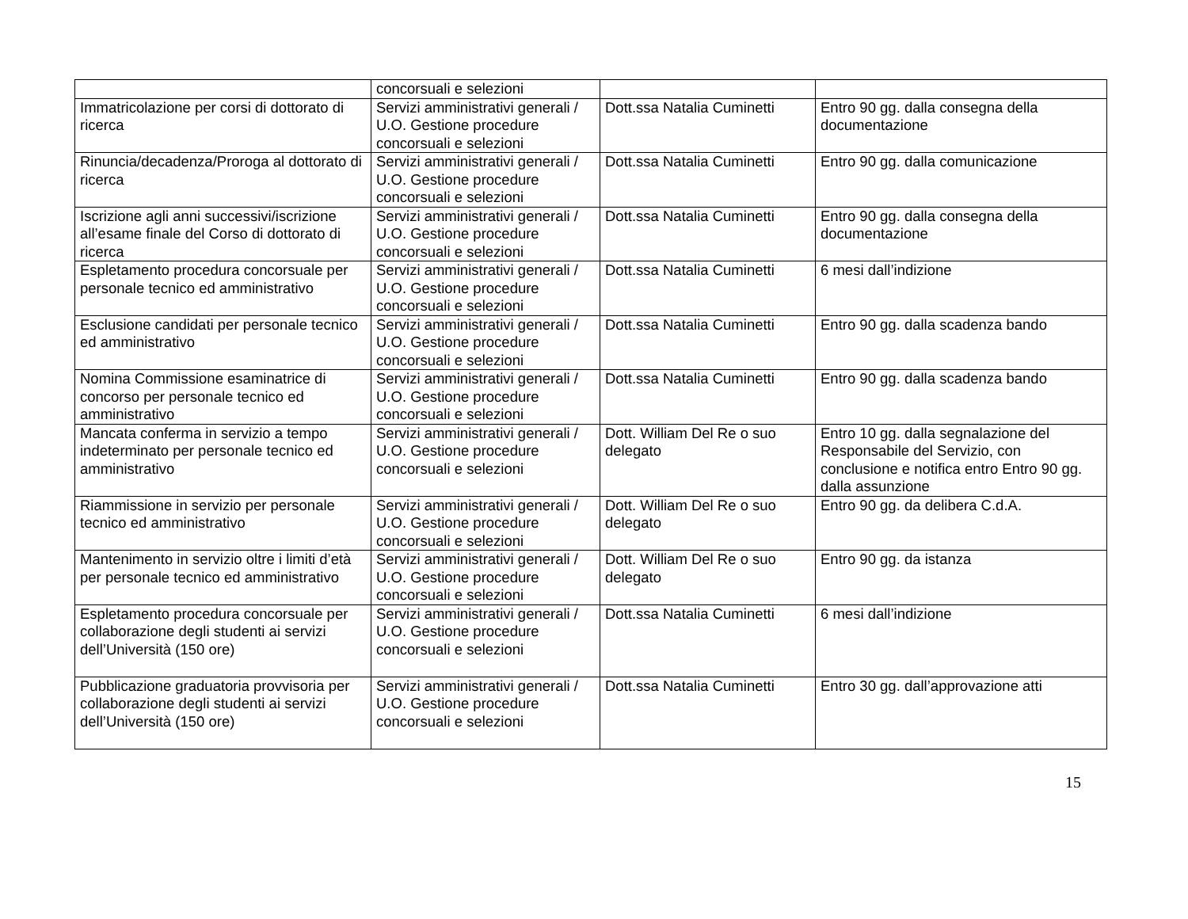| | concorsuali e selezioni | | |
| Immatricolazione per corsi di dottorato di ricerca | Servizi amministrativi generali / U.O. Gestione procedure concorsuali e selezioni | Dott.ssa Natalia Cuminetti | Entro 90 gg. dalla consegna della documentazione |
| Rinuncia/decadenza/Proroga al dottorato di ricerca | Servizi amministrativi generali / U.O. Gestione procedure concorsuali e selezioni | Dott.ssa Natalia Cuminetti | Entro 90 gg. dalla comunicazione |
| Iscrizione agli anni successivi/iscrizione all’esame finale del Corso di dottorato di ricerca | Servizi amministrativi generali / U.O. Gestione procedure concorsuali e selezioni | Dott.ssa Natalia Cuminetti | Entro 90 gg. dalla consegna della documentazione |
| Espletamento procedura concorsuale per personale tecnico ed amministrativo | Servizi amministrativi generali / U.O. Gestione procedure concorsuali e selezioni | Dott.ssa Natalia Cuminetti | 6 mesi dall’indizione |
| Esclusione candidati per personale tecnico ed amministrativo | Servizi amministrativi generali / U.O. Gestione procedure concorsuali e selezioni | Dott.ssa Natalia Cuminetti | Entro 90 gg. dalla scadenza bando |
| Nomina Commissione esaminatrice di concorso per personale tecnico ed amministrativo | Servizi amministrativi generali / U.O. Gestione procedure concorsuali e selezioni | Dott.ssa Natalia Cuminetti | Entro 90 gg. dalla scadenza bando |
| Mancata conferma in servizio a tempo indeterminato per personale tecnico ed amministrativo | Servizi amministrativi generali / U.O. Gestione procedure concorsuali e selezioni | Dott. William Del Re o suo delegato | Entro 10 gg. dalla segnalazione del Responsabile del Servizio, con conclusione e notifica entro Entro 90 gg. dalla assunzione |
| Riammissione in servizio per personale tecnico ed amministrativo | Servizi amministrativi generali / U.O. Gestione procedure concorsuali e selezioni | Dott. William Del Re o suo delegato | Entro 90 gg. da delibera C.d.A. |
| Mantenimento in servizio oltre i limiti d’età per personale tecnico ed amministrativo | Servizi amministrativi generali / U.O. Gestione procedure concorsuali e selezioni | Dott. William Del Re o suo delegato | Entro 90 gg. da istanza |
| Espletamento procedura concorsuale per collaborazione degli studenti ai servizi dell’Università (150 ore) | Servizi amministrativi generali / U.O. Gestione procedure concorsuali e selezioni | Dott.ssa Natalia Cuminetti | 6 mesi dall’indizione |
| Pubblicazione graduatoria provvisoria per collaborazione degli studenti ai servizi dell’Università (150 ore) | Servizi amministrativi generali / U.O. Gestione procedure concorsuali e selezioni | Dott.ssa Natalia Cuminetti | Entro 30 gg. dall’approvazione atti |
15